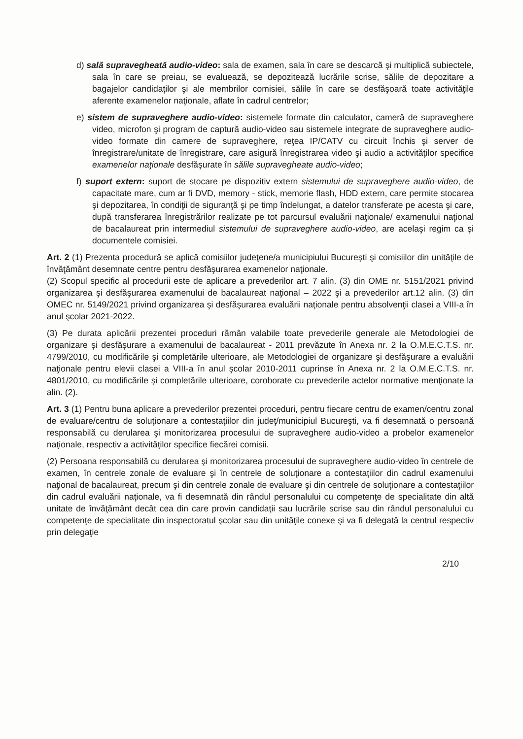d) sală supravegheată audio-video: sala de examen, sala în care se descarcă şi multiplică subiectele, sala în care se preiau, se evaluează, se depozitează lucrările scrise, sălile de depozitare a bagajelor candidaţilor şi ale membrilor comisiei, sălile în care se desfăşoară toate activităţile aferente examenelor naţionale, aflate în cadrul centrelor;
e) sistem de supraveghere audio-video: sistemele formate din calculator, cameră de supraveghere video, microfon şi program de captură audio-video sau sistemele integrate de supraveghere audio-video formate din camere de supraveghere, reţea IP/CATV cu circuit închis şi server de înregistrare/unitate de înregistrare, care asigură înregistrarea video şi audio a activităţilor specifice examenelor naţionale desfăşurate în sălile supravegheate audio-video;
f) suport extern: suport de stocare pe dispozitiv extern sistemului de supraveghere audio-video, de capacitate mare, cum ar fi DVD, memory - stick, memorie flash, HDD extern, care permite stocarea şi depozitarea, în condiţii de siguranţă şi pe timp îndelungat, a datelor transferate pe acesta şi care, după transferarea înregistrărilor realizate pe tot parcursul evaluării naţionale/ examenului naţional de bacalaureat prin intermediul sistemului de supraveghere audio-video, are acelaşi regim ca şi documentele comisiei.
Art. 2 (1) Prezenta procedură se aplică comisiilor judeţene/a municipiului Bucureşti şi comisiilor din unităţile de învăţământ desemnate centre pentru desfăşurarea examenelor naţionale.
(2) Scopul specific al procedurii este de aplicare a prevederilor art. 7 alin. (3) din OME nr. 5151/2021 privind organizarea şi desfăşurarea examenului de bacalaureat naţional – 2022 şi a prevederilor art.12 alin. (3) din OMEC nr. 5149/2021 privind organizarea şi desfăşurarea evaluării naţionale pentru absolvenţii clasei a VIII-a în anul şcolar 2021-2022.
(3) Pe durata aplicării prezentei proceduri rămân valabile toate prevederile generale ale Metodologiei de organizare şi desfăşurare a examenului de bacalaureat - 2011 prevăzute în Anexa nr. 2 la O.M.E.C.T.S. nr. 4799/2010, cu modificările şi completările ulterioare, ale Metodologiei de organizare şi desfăşurare a evaluării naţionale pentru elevii clasei a VIII-a în anul şcolar 2010-2011 cuprinse în Anexa nr. 2 la O.M.E.C.T.S. nr. 4801/2010, cu modificările şi completările ulterioare, coroborate cu prevederile actelor normative menţionate la alin. (2).
Art. 3 (1) Pentru buna aplicare a prevederilor prezentei proceduri, pentru fiecare centru de examen/centru zonal de evaluare/centru de soluţionare a contestaţiilor din judeţ/municipiul Bucureşti, va fi desemnată o persoană responsabilă cu derularea şi monitorizarea procesului de supraveghere audio-video a probelor examenelor naţionale, respectiv a activităţilor specifice fiecărei comisii.
(2) Persoana responsabilă cu derularea şi monitorizarea procesului de supraveghere audio-video în centrele de examen, în centrele zonale de evaluare şi în centrele de soluţionare a contestaţiilor din cadrul examenului naţional de bacalaureat, precum şi din centrele zonale de evaluare şi din centrele de soluţionare a contestaţiilor din cadrul evaluării naţionale, va fi desemnată din rândul personalului cu competenţe de specialitate din altă unitate de învăţământ decât cea din care provin candidaţii sau lucrările scrise sau din rândul personalului cu competenţe de specialitate din inspectoratul şcolar sau din unităţile conexe şi va fi delegată la centrul respectiv prin delegaţie
2/10